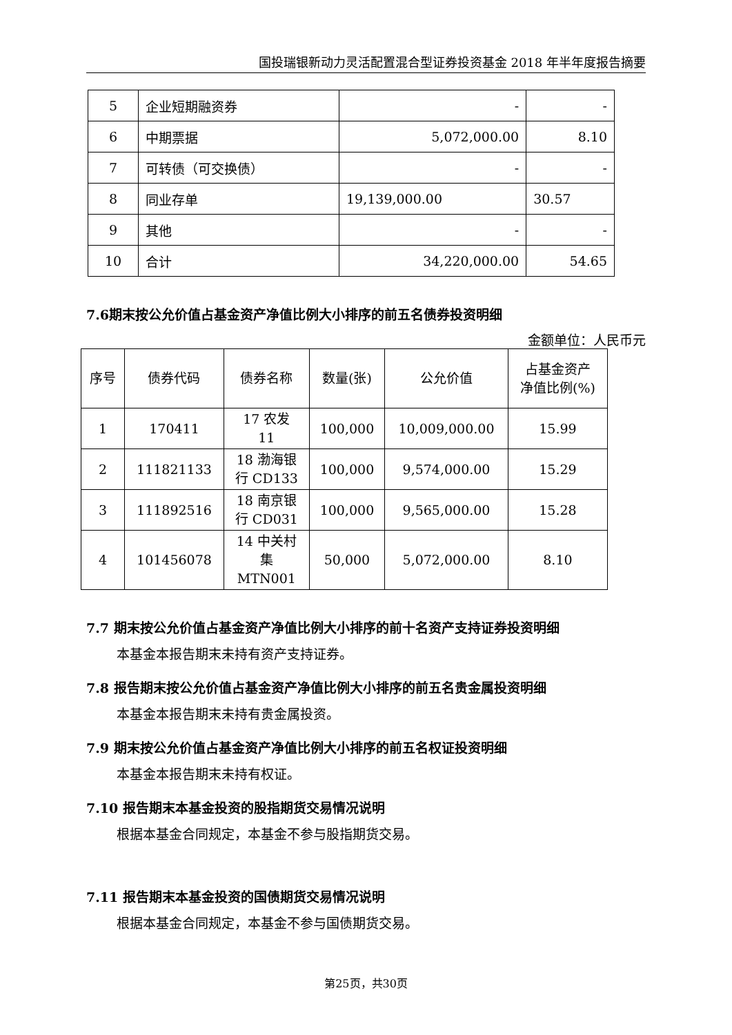国投瑞银新动力灵活配置混合型证券投资基金 2018 年半年度报告摘要
| 5 | 企业短期融资券 | - | - |
| 6 | 中期票据 | 5,072,000.00 | 8.10 |
| 7 | 可转债（可交换债） | - | - |
| 8 | 同业存单 | 19,139,000.00 | 30.57 |
| 9 | 其他 | - | - |
| 10 | 合计 | 34,220,000.00 | 54.65 |
7.6期末按公允价值占基金资产净值比例大小排序的前五名债券投资明细
金额单位：人民币元
| 序号 | 债券代码 | 债券名称 | 数量(张) | 公允价值 | 占基金资产 净值比例(%) |
| --- | --- | --- | --- | --- | --- |
| 1 | 170411 | 17 农发 11 | 100,000 | 10,009,000.00 | 15.99 |
| 2 | 111821133 | 18 渤海银 行 CD133 | 100,000 | 9,574,000.00 | 15.29 |
| 3 | 111892516 | 18 南京银 行 CD031 | 100,000 | 9,565,000.00 | 15.28 |
| 4 | 101456078 | 14 中关村 集 MTN001 | 50,000 | 5,072,000.00 | 8.10 |
7.7 期末按公允价值占基金资产净值比例大小排序的前十名资产支持证券投资明细
本基金本报告期末未持有资产支持证券。
7.8 报告期末按公允价值占基金资产净值比例大小排序的前五名贵金属投资明细
本基金本报告期末未持有贵金属投资。
7.9 期末按公允价值占基金资产净值比例大小排序的前五名权证投资明细
本基金本报告期末未持有权证。
7.10 报告期末本基金投资的股指期货交易情况说明
根据本基金合同规定，本基金不参与股指期货交易。
7.11 报告期末本基金投资的国债期货交易情况说明
根据本基金合同规定，本基金不参与国债期货交易。
第25页，共30页